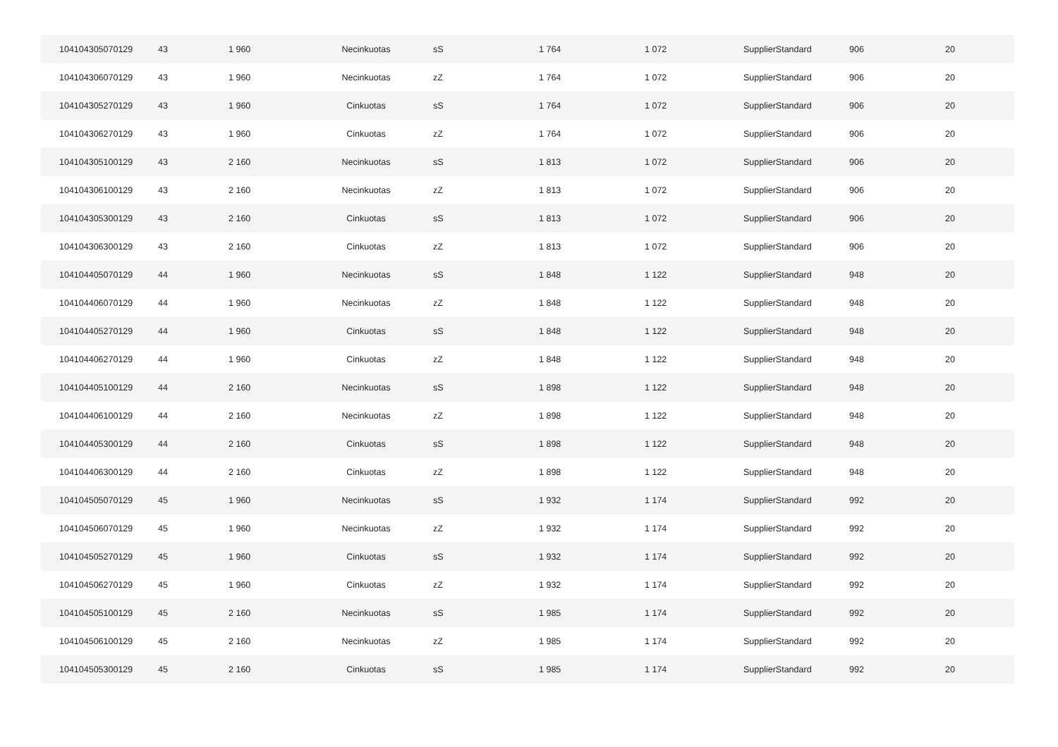| 104104305070129 | 43 | 1 960 | Necinkuotas | sS | 1 764 | 1 072 | SupplierStandard | 906 | 20 |
| 104104306070129 | 43 | 1 960 | Necinkuotas | zZ | 1 764 | 1 072 | SupplierStandard | 906 | 20 |
| 104104305270129 | 43 | 1 960 | Cinkuotas | sS | 1 764 | 1 072 | SupplierStandard | 906 | 20 |
| 104104306270129 | 43 | 1 960 | Cinkuotas | zZ | 1 764 | 1 072 | SupplierStandard | 906 | 20 |
| 104104305100129 | 43 | 2 160 | Necinkuotas | sS | 1 813 | 1 072 | SupplierStandard | 906 | 20 |
| 104104306100129 | 43 | 2 160 | Necinkuotas | zZ | 1 813 | 1 072 | SupplierStandard | 906 | 20 |
| 104104305300129 | 43 | 2 160 | Cinkuotas | sS | 1 813 | 1 072 | SupplierStandard | 906 | 20 |
| 104104306300129 | 43 | 2 160 | Cinkuotas | zZ | 1 813 | 1 072 | SupplierStandard | 906 | 20 |
| 104104405070129 | 44 | 1 960 | Necinkuotas | sS | 1 848 | 1 122 | SupplierStandard | 948 | 20 |
| 104104406070129 | 44 | 1 960 | Necinkuotas | zZ | 1 848 | 1 122 | SupplierStandard | 948 | 20 |
| 104104405270129 | 44 | 1 960 | Cinkuotas | sS | 1 848 | 1 122 | SupplierStandard | 948 | 20 |
| 104104406270129 | 44 | 1 960 | Cinkuotas | zZ | 1 848 | 1 122 | SupplierStandard | 948 | 20 |
| 104104405100129 | 44 | 2 160 | Necinkuotas | sS | 1 898 | 1 122 | SupplierStandard | 948 | 20 |
| 104104406100129 | 44 | 2 160 | Necinkuotas | zZ | 1 898 | 1 122 | SupplierStandard | 948 | 20 |
| 104104405300129 | 44 | 2 160 | Cinkuotas | sS | 1 898 | 1 122 | SupplierStandard | 948 | 20 |
| 104104406300129 | 44 | 2 160 | Cinkuotas | zZ | 1 898 | 1 122 | SupplierStandard | 948 | 20 |
| 104104505070129 | 45 | 1 960 | Necinkuotas | sS | 1 932 | 1 174 | SupplierStandard | 992 | 20 |
| 104104506070129 | 45 | 1 960 | Necinkuotas | zZ | 1 932 | 1 174 | SupplierStandard | 992 | 20 |
| 104104505270129 | 45 | 1 960 | Cinkuotas | sS | 1 932 | 1 174 | SupplierStandard | 992 | 20 |
| 104104506270129 | 45 | 1 960 | Cinkuotas | zZ | 1 932 | 1 174 | SupplierStandard | 992 | 20 |
| 104104505100129 | 45 | 2 160 | Necinkuotas | sS | 1 985 | 1 174 | SupplierStandard | 992 | 20 |
| 104104506100129 | 45 | 2 160 | Necinkuotas | zZ | 1 985 | 1 174 | SupplierStandard | 992 | 20 |
| 104104505300129 | 45 | 2 160 | Cinkuotas | sS | 1 985 | 1 174 | SupplierStandard | 992 | 20 |